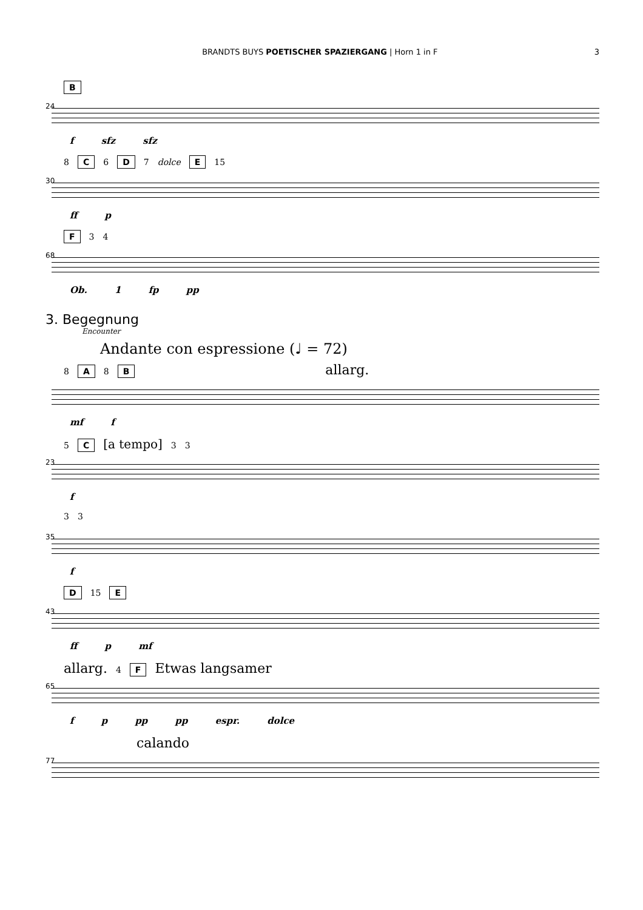BRANDTS BUYS POETISCHER SPAZIERGANG | Horn 1 in F 3
24
B
f sfz sfz
30
8 C 6 D 7 dolce E 15
ff p
68
F 3 4
Ob. 1 fp pp
3. Begegnung
Encounter
Andante con espressione (♩ = 72)
8 A 8 B allarg.
mf f
23
5 C [a tempo] 3 3
f
35
3 3
f
43
D 15 E
ff p mf
65
allarg. 4 F Etwas langsamer
f p pp pp espr. dolce
77
calando